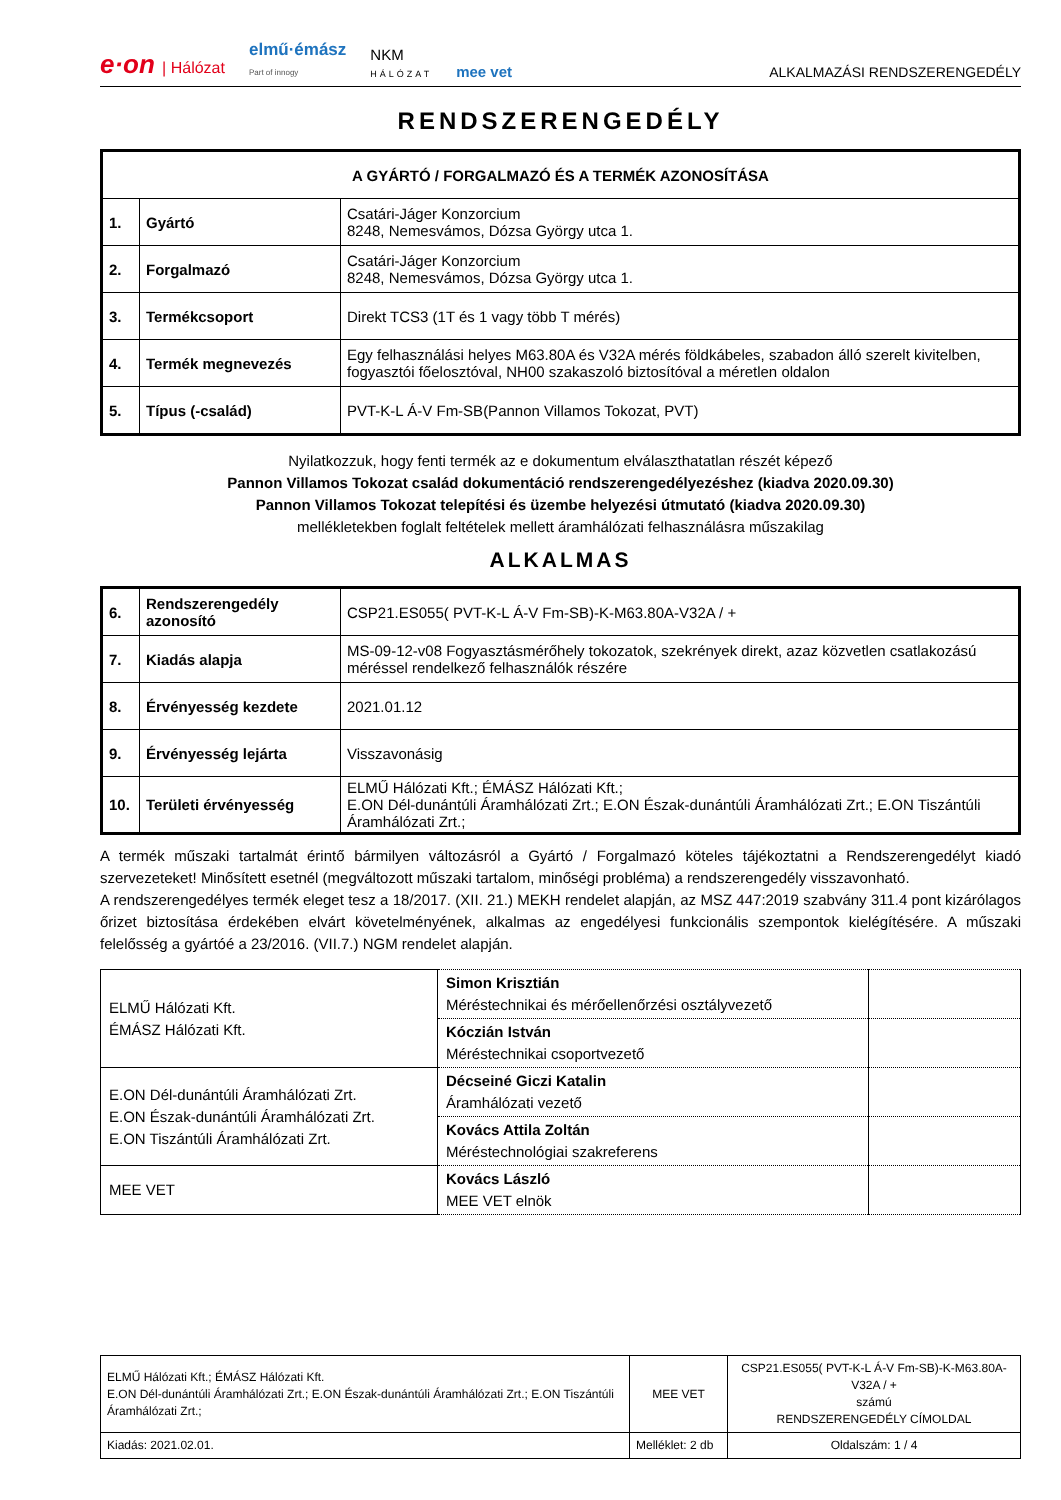e·on | Hálózat elmű·émász
Part of innogy NKM
HÁLÓZAT mee vet ALKALMAZÁSI RENDSZERENGEDÉLY
RENDSZERENGEDÉLY
| A GYÁRTÓ / FORGALMAZÓ ÉS A TERMÉK AZONOSÍTÁSA | | |
| --- | --- | --- |
| 1. | Gyártó | Csatári-Jáger Konzorcium 8248, Nemesvámos, Dózsa György utca 1. |
| 2. | Forgalmazó | Csatári-Jáger Konzorcium 8248, Nemesvámos, Dózsa György utca 1. |
| 3. | Termékcsoport | Direkt TCS3 (1T és 1 vagy több T mérés) |
| 4. | Termék megnevezés | Egy felhasználási helyes M63.80A és V32A mérés földkábeles, szabadon álló szerelt kivitelben, fogyasztói főelosztóval, NH00 szakaszoló biztosítóval a méretlen oldalon |
| 5. | Típus (-család) | PVT-K-L Á-V Fm-SB(Pannon Villamos Tokozat, PVT) |
Nyilatkozzuk, hogy fenti termék az e dokumentum elválaszthatatlan részét képező
Pannon Villamos Tokozat család dokumentáció rendszerengedélyezéshez (kiadva 2020.09.30)
Pannon Villamos Tokozat telepítési és üzembe helyezési útmutató (kiadva 2020.09.30)
mellékletekben foglalt feltételek mellett áramhálózati felhasználásra műszakilag
ALKALMAS
| 6. | Rendszerengedély azonosító | CSP21.ES055( PVT-K-L Á-V Fm-SB)-K-M63.80A-V32A / + |
| 7. | Kiadás alapja | MS-09-12-v08 Fogyasztásmérőhely tokozatok, szekrények direkt, azaz közvetlen csatlakozású méréssel rendelkező felhasználók részére |
| 8. | Érvényesség kezdete | 2021.01.12 |
| 9. | Érvényesség lejárta | Visszavonásig |
| 10. | Területi érvényesség | ELMŰ Hálózati Kft.; ÉMÁSZ Hálózati Kft.; E.ON Dél-dunántúli Áramhálózati Zrt.; E.ON Észak-dunántúli Áramhálózati Zrt.; E.ON Tiszántúli Áramhálózati Zrt.; |
A termék műszaki tartalmát érintő bármilyen változásról a Gyártó / Forgalmazó köteles tájékoztatni a Rendszerengedélyt kiadó szervezeteket! Minősített esetnél (megváltozott műszaki tartalom, minőségi probléma) a rendszerengedély visszavonható.
A rendszerengedélyes termék eleget tesz a 18/2017. (XII. 21.) MEKH rendelet alapján, az MSZ 447:2019 szabvány 311.4 pont kizárólagos őrizet biztosítása érdekében elvárt követelményének, alkalmas az engedélyesi funkcionális szempontok kielégítésére. A műszaki felelősség a gyártóé a 23/2016. (VII.7.) NGM rendelet alapján.
| ELMŰ Hálózati Kft. ÉMÁSZ Hálózati Kft. | Simon Krisztián Méréstechnikai és mérőellenőrzési osztályvezető | |
| | Kóczián István Méréstechnikai csoportvezető | |
| E.ON Dél-dunántúli Áramhálózati Zrt. E.ON Észak-dunántúli Áramhálózati Zrt. E.ON Tiszántúli Áramhálózati Zrt. | Décseiné Giczi Katalin Áramhálózati vezető | |
| | Kovács Attila Zoltán Méréstechnológiai szakreferens | |
| MEE VET | Kovács László MEE VET elnök | |
| ELMŰ Hálózati Kft.; ÉMÁSZ Hálózati Kft. E.ON Dél-dunántúli Áramhálózati Zrt.; E.ON Észak-dunántúli Áramhálózati Zrt.; E.ON Tiszántúli Áramhálózati Zrt.; | MEE VET | CSP21.ES055( PVT-K-L Á-V Fm-SB)-K-M63.80A-V32A / + számú RENDSZERENGEDÉLY CÍMOLDAL |
| Kiadás: 2021.02.01. | Melléklet: 2 db | Oldalszám: 1 / 4 |